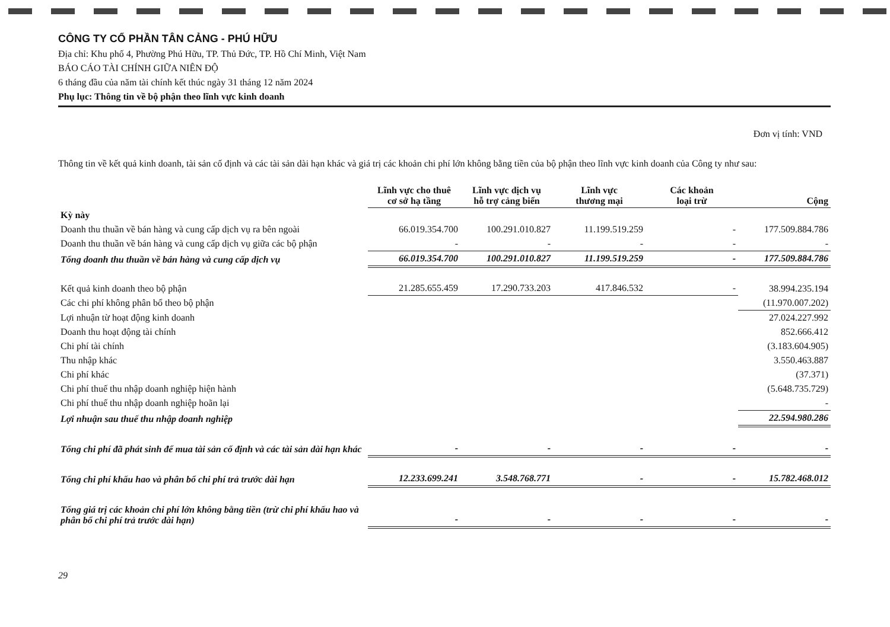CÔNG TY CỔ PHẦN TÂN CẢNG - PHÚ HỮU
Địa chỉ: Khu phố 4, Phường Phú Hữu, TP. Thủ Đức, TP. Hồ Chí Minh, Việt Nam
BÁO CÁO TÀI CHÍNH GIỮA NIÊN ĐỘ
6 tháng đầu của năm tài chính kết thúc ngày 31 tháng 12 năm 2024
Phụ lục: Thông tin về bộ phận theo lĩnh vực kinh doanh
Đơn vị tính: VND
Thông tin về kết quả kinh doanh, tài sản cố định và các tài sản dài hạn khác và giá trị các khoản chi phí lớn không bằng tiền của bộ phận theo lĩnh vực kinh doanh của Công ty như sau:
| | Lĩnh vực cho thuê cơ sở hạ tầng | Lĩnh vực dịch vụ hỗ trợ cảng biển | Lĩnh vực thương mại | Các khoản loại trừ | Cộng |
| --- | --- | --- | --- | --- | --- |
| Kỳ này | | | | | |
| Doanh thu thuần về bán hàng và cung cấp dịch vụ ra bên ngoài | 66.019.354.700 | 100.291.010.827 | 11.199.519.259 | - | 177.509.884.786 |
| Doanh thu thuần về bán hàng và cung cấp dịch vụ giữa các bộ phận | - | - | - | - | - |
| Tổng doanh thu thuần về bán hàng và cung cấp dịch vụ | 66.019.354.700 | 100.291.010.827 | 11.199.519.259 | - | 177.509.884.786 |
| Kết quả kinh doanh theo bộ phận | 21.285.655.459 | 17.290.733.203 | 417.846.532 | - | 38.994.235.194 |
| Các chi phí không phân bổ theo bộ phận | | | | | (11.970.007.202) |
| Lợi nhuận từ hoạt động kinh doanh | | | | | 27.024.227.992 |
| Doanh thu hoạt động tài chính | | | | | 852.666.412 |
| Chi phí tài chính | | | | | (3.183.604.905) |
| Thu nhập khác | | | | | 3.550.463.887 |
| Chi phí khác | | | | | (37.371) |
| Chi phí thuế thu nhập doanh nghiệp hiện hành | | | | | (5.648.735.729) |
| Chi phí thuế thu nhập doanh nghiệp hoãn lại | | | | | - |
| Lợi nhuận sau thuế thu nhập doanh nghiệp | | | | | 22.594.980.286 |
| Tổng chi phí đã phát sinh để mua tài sản cố định và các tài sản dài hạn khác | - | - | - | - | - |
| Tổng chi phí khấu hao và phân bổ chi phí trả trước dài hạn | 12.233.699.241 | 3.548.768.771 | - | - | 15.782.468.012 |
| Tổng giá trị các khoản chi phí lớn không bằng tiền (trừ chi phí khấu hao và phân bổ chi phí trả trước dài hạn) | - | - | - | - | - |
29